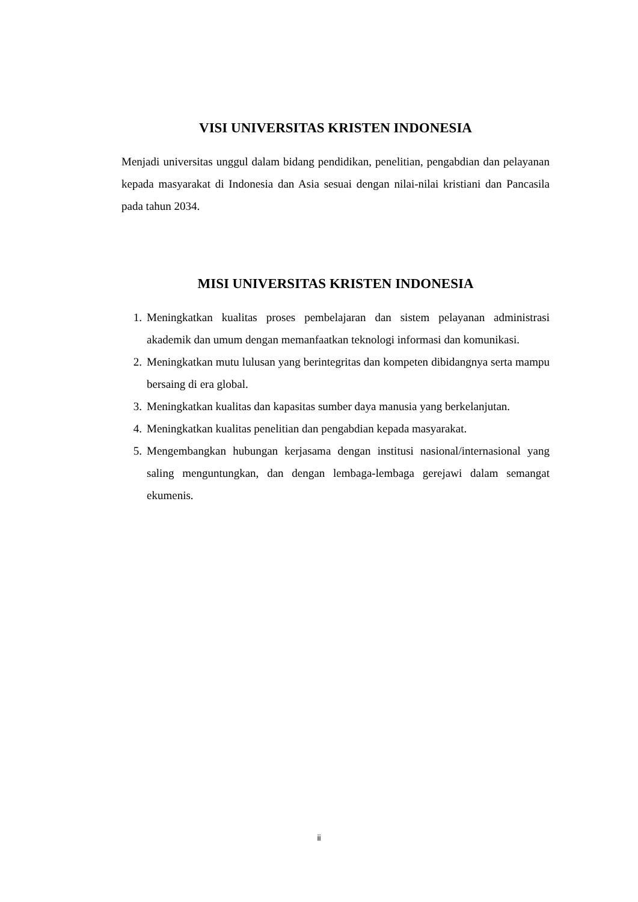VISI UNIVERSITAS KRISTEN INDONESIA
Menjadi universitas unggul dalam bidang pendidikan, penelitian, pengabdian dan pelayanan kepada masyarakat di Indonesia dan Asia sesuai dengan nilai-nilai kristiani dan Pancasila pada tahun 2034.
MISI UNIVERSITAS KRISTEN INDONESIA
1. Meningkatkan kualitas proses pembelajaran dan sistem pelayanan administrasi akademik dan umum dengan memanfaatkan teknologi informasi dan komunikasi.
2. Meningkatkan mutu lulusan yang berintegritas dan kompeten dibidangnya serta mampu bersaing di era global.
3. Meningkatkan kualitas dan kapasitas sumber daya manusia yang berkelanjutan.
4. Meningkatkan kualitas penelitian dan pengabdian kepada masyarakat.
5. Mengembangkan hubungan kerjasama dengan institusi nasional/internasional yang saling menguntungkan, dan dengan lembaga-lembaga gerejawi dalam semangat ekumenis.
ii